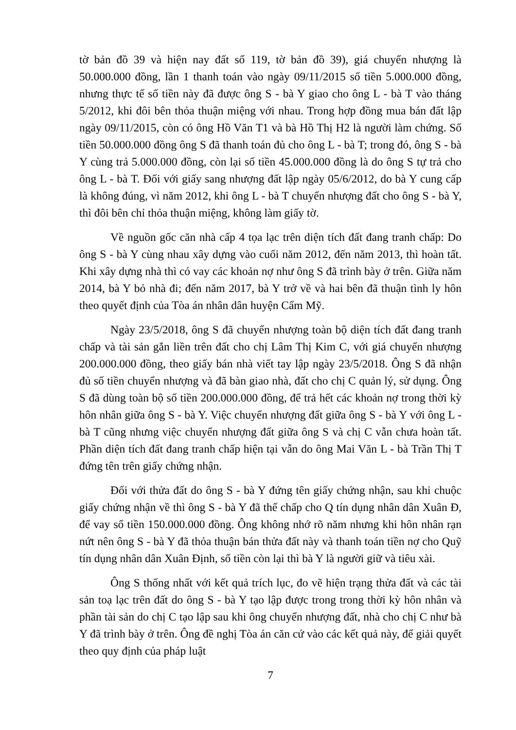tờ bản đồ 39 và hiện nay đất số 119, tờ bản đồ 39), giá chuyển nhượng là 50.000.000 đồng, lần 1 thanh toán vào ngày 09/11/2015 số tiền 5.000.000 đồng, nhưng thực tế số tiền này đã được ông S - bà Y giao cho ông L - bà T vào tháng 5/2012, khi đôi bên thỏa thuận miệng với nhau. Trong hợp đồng mua bán đất lập ngày 09/11/2015, còn có ông Hồ Văn T1 và bà Hồ Thị H2 là người làm chứng. Số tiền 50.000.000 đồng ông S đã thanh toán đủ cho ông L - bà T; trong đó, ông S - bà Y cùng trả 5.000.000 đồng, còn lại số tiền 45.000.000 đồng là do ông S tự trả cho ông L - bà T. Đối với giấy sang nhượng đất lập ngày 05/6/2012, do bà Y cung cấp là không đúng, vì năm 2012, khi ông L - bà T chuyển nhượng đất cho ông S - bà Y, thì đôi bên chỉ thỏa thuận miệng, không làm giấy tờ.
Về nguồn gốc căn nhà cấp 4 tọa lạc trên diện tích đất đang tranh chấp: Do ông S - bà Y cùng nhau xây dựng vào cuối năm 2012, đến năm 2013, thì hoàn tất. Khi xây dựng nhà thì có vay các khoản nợ như ông S đã trình bày ở trên. Giữa năm 2014, bà Y bỏ nhà đi; đến năm 2017, bà Y trở về và hai bên đã thuận tình ly hôn theo quyết định của Tòa án nhân dân huyện Cẩm Mỹ.
Ngày 23/5/2018, ông S đã chuyển nhượng toàn bộ diện tích đất đang tranh chấp và tài sản gắn liền trên đất cho chị Lâm Thị Kim C, với giá chuyển nhượng 200.000.000 đồng, theo giấy bán nhà viết tay lập ngày 23/5/2018. Ông S đã nhận đủ số tiền chuyển nhượng và đã bàn giao nhà, đất cho chị C quản lý, sử dụng. Ông S đã dùng toàn bộ số tiền 200.000.000 đồng, để trả hết các khoản nợ trong thời kỳ hôn nhân giữa ông S - bà Y. Việc chuyển nhượng đất giữa ông S - bà Y với ông L - bà T cũng nhưng việc chuyển nhượng đất giữa ông S và chị C vẫn chưa hoàn tất. Phần diện tích đất đang tranh chấp hiện tại vẫn do ông Mai Văn L - bà Trần Thị T đứng tên trên giấy chứng nhận.
Đối với thửa đất do ông S - bà Y đứng tên giấy chứng nhận, sau khi chuộc giấy chứng nhận về thì ông S - bà Y đã thế chấp cho Q tín dụng nhân dân Xuân Đ, để vay số tiền 150.000.000 đồng. Ông không nhớ rõ năm nhưng khi hôn nhân rạn nứt nên ông S - bà Y đã thỏa thuận bán thửa đất này và thanh toán tiền nợ cho Quỹ tín dụng nhân dân Xuân Định, số tiền còn lại thì bà Y là người giữ và tiêu xài.
Ông S thống nhất với kết quả trích lục, đo vẽ hiện trạng thửa đất và các tài sản toạ lạc trên đất do ông S - bà Y tạo lập được trong trong thời kỳ hôn nhân và phần tài sản do chị C tạo lập sau khi ông chuyển nhượng đất, nhà cho chị C như bà Y đã trình bày ở trên. Ông đề nghị Tòa án căn cứ vào các kết quả này, để giải quyết theo quy định của pháp luật
7